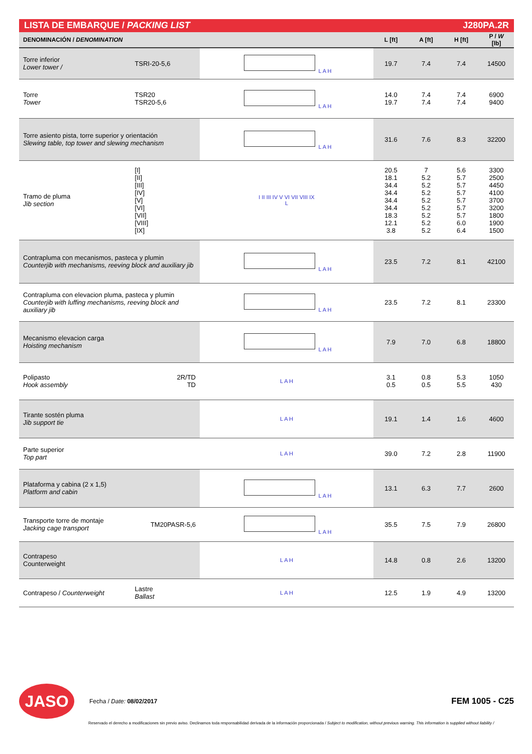LISTA DE EMBARQUE / PACKING LIST J280PA.2R
| DENOMINACIÓN / DENOMINATION | | | L [ft] | A [ft] | H [ft] | P / W [lb] |
| --- | --- | --- | --- | --- | --- | --- |
| Torre inferior Lower tower / | TSRI-20-5,6 | L A H | 19.7 | 7.4 | 7.4 | 14500 |
| Torre Tower | TSR20 TSR20-5,6 | L A H | 14.0 19.7 | 7.4 7.4 | 7.4 7.4 | 6900 9400 |
| Torre asiento pista, torre superior y orientación Slewing table, top tower and slewing mechanism | | L A H | 31.6 | 7.6 | 8.3 | 32200 |
| Tramo de pluma Jib section | [I] [II] [III] [IV] [V] [VI] [VII] [VIII] [IX] | I II III IV V VI VII VIII IX L | 20.5 18.1 34.4 34.4 34.4 34.4 18.3 12.1 3.8 | 7 5.2 5.2 5.2 5.2 5.2 5.2 5.2 5.2 | 5.6 5.7 5.7 5.7 5.7 5.7 5.7 6.0 6.4 | 3300 2500 4450 4100 3700 3200 1800 1900 1500 |
| Contrapluma con mecanismos, pasteca y plumin Counterjib with mechanisms, reeving block and auxiliary jib | | L A H | 23.5 | 7.2 | 8.1 | 42100 |
| Contrapluma con elevacion pluma, pasteca y plumin Counterjib with luffing mechanisms, reeving block and auxiliary jib | | L A H | 23.5 | 7.2 | 8.1 | 23300 |
| Mecanismo elevacion carga Hoisting mechanism | | L A H | 7.9 | 7.0 | 6.8 | 18800 |
| Polipasto Hook assembly | 2R/TD TD | L A H | 3.1 0.5 | 0.8 0.5 | 5.3 5.5 | 1050 430 |
| Tirante sostén pluma Jib support tie | | L A H | 19.1 | 1.4 | 1.6 | 4600 |
| Parte superior Top part | | L A H | 39.0 | 7.2 | 2.8 | 11900 |
| Plataforma y cabina (2 x 1,5) Platform and cabin | | L A H | 13.1 | 6.3 | 7.7 | 2600 |
| Transporte torre de montaje Jacking cage transport | TM20PASR-5,6 | L A H | 35.5 | 7.5 | 7.9 | 26800 |
| Contrapeso Counterweight | | L A H | 14.8 | 0.8 | 2.6 | 13200 |
| Contrapeso / Counterweight | Lastre Ballast | L A H | 12.5 | 1.9 | 4.9 | 13200 |
JASO Fecha / Date: 08/02/2017 FEM 1005 - C25
Reservado el derecho a modificaciones sin previo aviso. Declinamos toda responsabilidad derivada de la información proporcionada / Subject to modification, without previous warning. This information is supplied without liability /